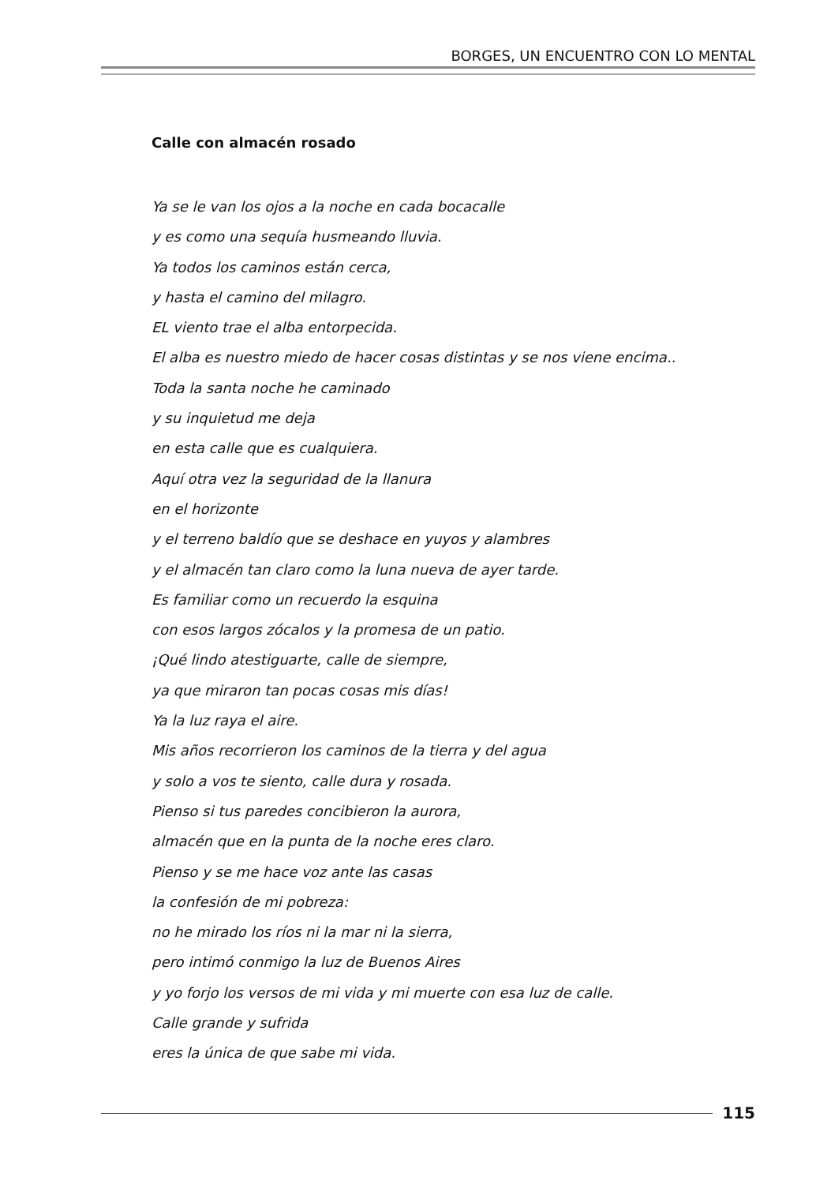BORGES, UN ENCUENTRO CON LO MENTAL
Calle con almacén rosado
Ya se le van los ojos a la noche en cada bocacalle
y es como una sequía husmeando lluvia.
Ya todos los caminos están cerca,
y hasta el camino del milagro.
EL viento trae el alba entorpecida.
El alba es nuestro miedo de hacer cosas distintas y se nos viene encima..
Toda la santa noche he caminado
y su inquietud me deja
en esta calle que es cualquiera.
Aquí otra vez la seguridad de la llanura
en el horizonte
y el terreno baldío que se deshace en yuyos y alambres
y el almacén tan claro como la luna nueva de ayer tarde.
Es familiar como un recuerdo la esquina
con esos largos zócalos y la promesa de un patio.
¡Qué lindo atestiguarte, calle de siempre,
ya que miraron tan pocas cosas mis días!
Ya la luz raya el aire.
Mis años recorrieron los caminos de la tierra y del agua
y solo a vos te siento, calle dura y rosada.
Pienso si tus paredes concibieron la aurora,
almacén que en la punta de la noche eres claro.
Pienso y se me hace voz ante las casas
la confesión de mi pobreza:
no he mirado los ríos ni la mar ni la sierra,
pero intimó conmigo la luz de Buenos Aires
y yo forjo los versos de mi vida y mi muerte con esa luz de calle.
Calle grande y sufrida
eres la única de que sabe mi vida.
115